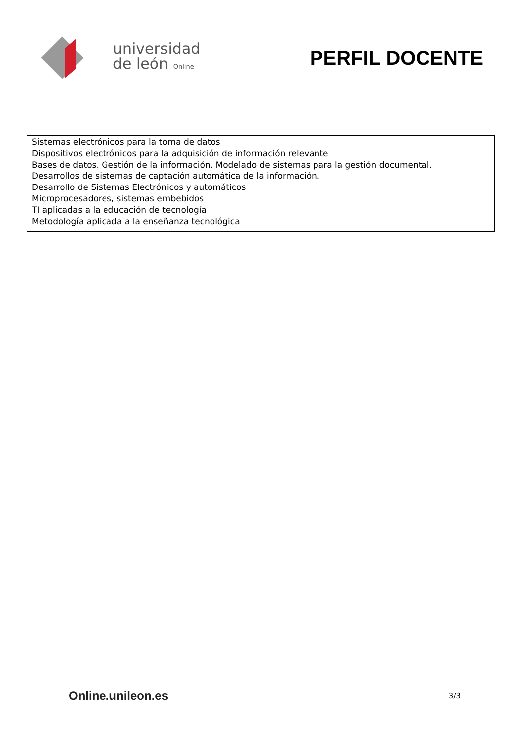universidad
de león Online
PERFIL DOCENTE
Sistemas electrónicos para la toma de datos
Dispositivos electrónicos para la adquisición de información relevante
Bases de datos. Gestión de la información. Modelado de sistemas para la gestión documental.
Desarrollos de sistemas de captación automática de la información.
Desarrollo de Sistemas Electrónicos y automáticos
Microprocesadores, sistemas embebidos
TI aplicadas a la educación de tecnología
Metodología aplicada a la enseñanza tecnológica
Online.unileon.es
3/3